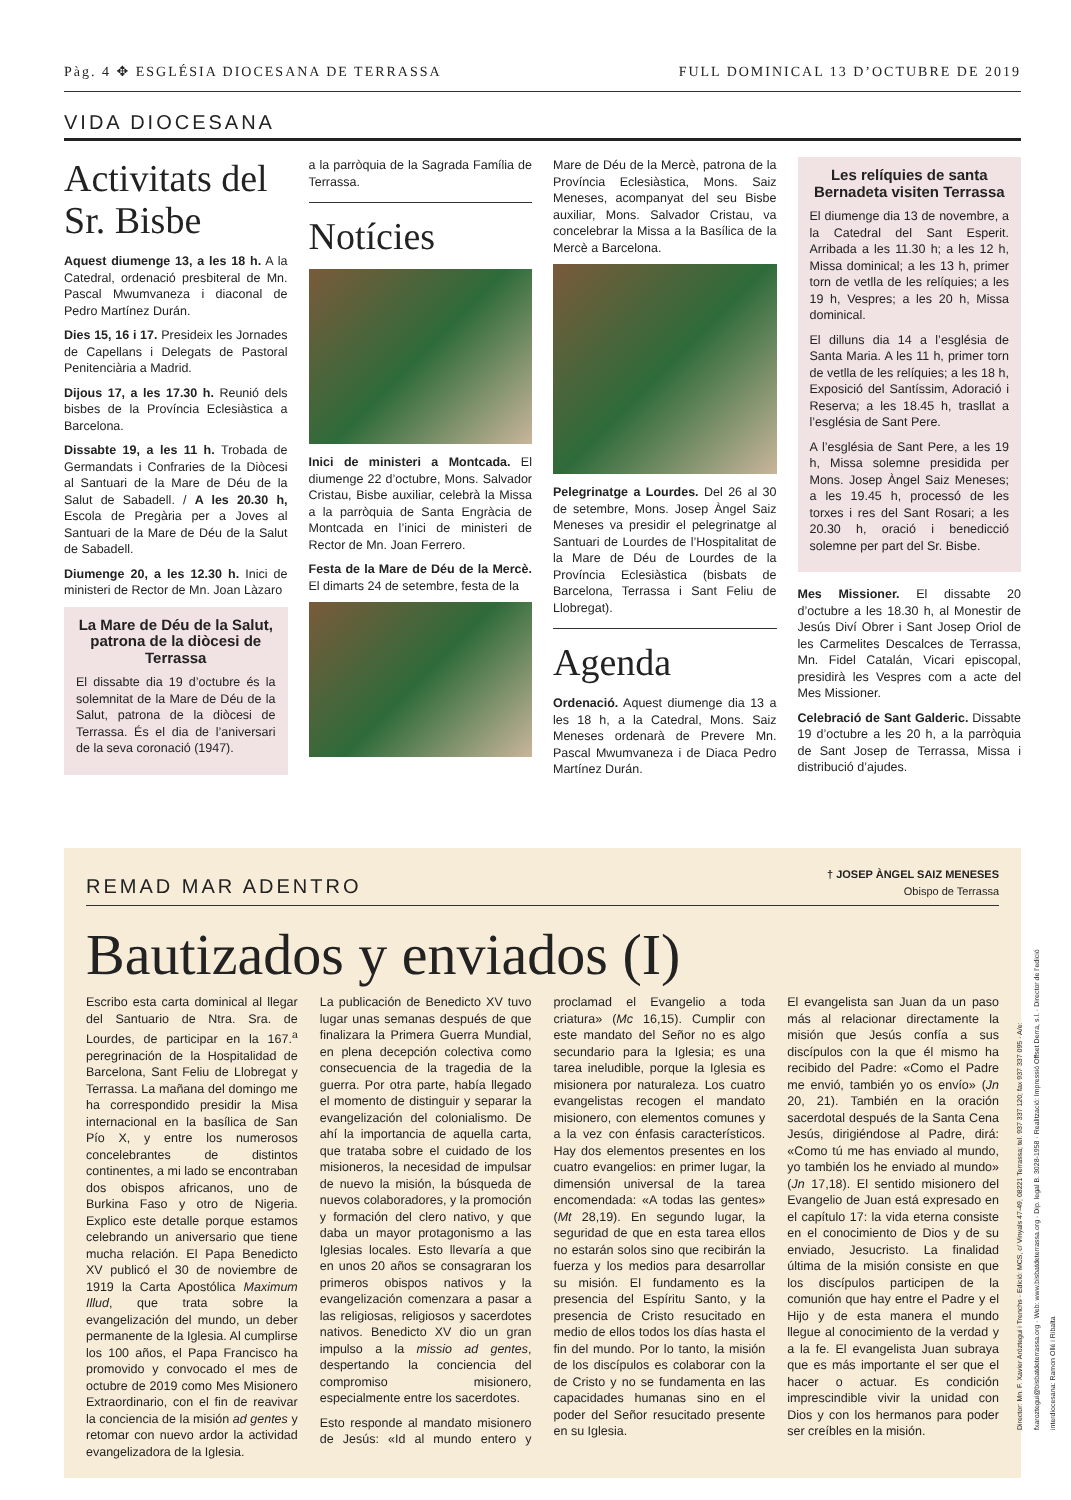Pàg. 4 ✥ ESGLÉSIA DIOCESANA DE TERRASSA FULL DOMINICAL 13 D’OCTUBRE DE 2019
VIDA DIOCESANA
Activitats del Sr. Bisbe
Aquest diumenge 13, a les 18 h. A la Catedral, ordenació presbiteral de Mn. Pascal Mwumvaneza i diaconal de Pedro Martínez Durán.
Dies 15, 16 i 17. Presideix les Jornades de Capellans i Delegats de Pastoral Penitenciària a Madrid.
Dijous 17, a les 17.30 h. Reunió dels bisbes de la Província Eclesiàstica a Barcelona.
Dissabte 19, a les 11 h. Trobada de Germandats i Confraries de la Diòcesi al Santuari de la Mare de Déu de la Salut de Sabadell. / A les 20.30 h, Escola de Pregària per a Joves al Santuari de la Mare de Déu de la Salut de Sabadell.
Diumenge 20, a les 12.30 h. Inici de ministeri de Rector de Mn. Joan Làzaro
La Mare de Déu de la Salut, patrona de la diòcesi de Terrassa
El dissabte dia 19 d’octubre és la solemnitat de la Mare de Déu de la Salut, patrona de la diòcesi de Terrassa. És el dia de l’aniversari de la seva coronació (1947).
a la parròquia de la Sagrada Família de Terrassa.
Notícies
Inici de ministeri a Montcada. El diumenge 22 d’octubre, Mons. Salvador Cristau, Bisbe auxiliar, celebrà la Missa a la parròquia de Santa Engràcia de Montcada en l’inici de ministeri de Rector de Mn. Joan Ferrero.
Festa de la Mare de Déu de la Mercè. El dimarts 24 de setembre, festa de la
Mare de Déu de la Mercè, patrona de la Província Eclesiàstica, Mons. Saiz Meneses, acompanyat del seu Bisbe auxiliar, Mons. Salvador Cristau, va concelebrar la Missa a la Basílica de la Mercè a Barcelona.
Pelegrinatge a Lourdes. Del 26 al 30 de setembre, Mons. Josep Àngel Saiz Meneses va presidir el pelegrinatge al Santuari de Lourdes de l’Hospitalitat de la Mare de Déu de Lourdes de la Província Eclesiàstica (bisbats de Barcelona, Terrassa i Sant Feliu de Llobregat).
Agenda
Ordenació. Aquest diumenge dia 13 a les 18 h, a la Catedral, Mons. Saiz Meneses ordenarà de Prevere Mn. Pascal Mwumvaneza i de Diaca Pedro Martínez Durán.
Les relíquies de santa Bernadeta visiten Terrassa
El diumenge dia 13 de novembre, a la Catedral del Sant Esperit. Arribada a les 11.30 h; a les 12 h, Missa dominical; a les 13 h, primer torn de vetlla de les relíquies; a les 19 h, Vespres; a les 20 h, Missa dominical.
El dilluns dia 14 a l’església de Santa Maria. A les 11 h, primer torn de vetlla de les relíquies; a les 18 h, Exposició del Santíssim, Adoració i Reserva; a les 18.45 h, trasllat a l’església de Sant Pere.
A l’església de Sant Pere, a les 19 h, Missa solemne presidida per Mons. Josep Àngel Saiz Meneses; a les 19.45 h, processó de les torxes i res del Sant Rosari; a les 20.30 h, oració i benedicció solemne per part del Sr. Bisbe.
Mes Missioner. El dissabte 20 d’octubre a les 18.30 h, al Monestir de Jesús Diví Obrer i Sant Josep Oriol de les Carmelites Descalces de Terrassa, Mn. Fidel Catalán, Vicari episcopal, presidirà les Vespres com a acte del Mes Missioner.
Celebració de Sant Galderic. Dissabte 19 d’octubre a les 20 h, a la parròquia de Sant Josep de Terrassa, Missa i distribució d’ajudes.
REMAD MAR ADENTRO † JOSEP ÀNGEL SAIZ MENESES
Obispo de Terrassa
Bautizados y enviados (I)
Escribo esta carta dominical al llegar del Santuario de Ntra. Sra. de Lourdes, de participar en la 167.<sup>a</sup> peregrinación de la Hospitalidad de Barcelona, Sant Feliu de Llobregat y Terrassa. La mañana del domingo me ha correspondido presidir la Misa internacional en la basílica de San Pío X, y entre los numerosos concelebrantes de distintos continentes, a mi lado se encontraban dos obispos africanos, uno de Burkina Faso y otro de Nigeria. Explico este detalle porque estamos celebrando un aniversario que tiene mucha relación. El Papa Benedicto XV publicó el 30 de noviembre de 1919 la Carta Apostólica Maximum Illud, que trata sobre la evangelización del mundo, un deber permanente de la Iglesia. Al cumplirse los 100 años, el Papa Francisco ha promovido y convocado el mes de octubre de 2019 como Mes Misionero Extraordinario, con el fin de reavivar la conciencia de la misión ad gentes y retomar con nuevo ardor la actividad evangelizadora de la Iglesia.
La publicación de Benedicto XV tuvo lugar unas semanas después de que finalizara la Primera Guerra Mundial, en plena decepción colectiva como consecuencia de la tragedia de la guerra. Por otra parte, había llegado el momento de distinguir y separar la evangelización del colonialismo. De ahí la importancia de aquella carta, que trataba sobre el cuidado de los misioneros, la necesidad de impulsar de nuevo la misión, la búsqueda de nuevos colaboradores, y la promoción y formación del clero nativo, y que daba un mayor protagonismo a las Iglesias locales. Esto llevaría a que en unos 20 años se consagraran los primeros obispos nativos y la evangelización comenzara a pasar a las religiosas, religiosos y sacerdotes nativos. Benedicto XV dio un gran impulso a la missio ad gentes, despertando la conciencia del compromiso misionero, especialmente entre los sacerdotes.
Esto responde al mandato misionero de Jesús: «Id al mundo entero y proclamad el Evangelio a toda criatura» (Mc 16,15). Cumplir con este mandato del Señor no es algo secundario para la Iglesia; es una tarea ineludible, porque la Iglesia es misionera por naturaleza. Los cuatro evangelistas recogen el mandato misionero, con elementos comunes y a la vez con énfasis característicos. Hay dos elementos presentes en los cuatro evangelios: en primer lugar, la dimensión universal de la tarea encomendada: «A todas las gentes» (Mt 28,19). En segundo lugar, la seguridad de que en esta tarea ellos no estarán solos sino que recibirán la fuerza y los medios para desarrollar su misión. El fundamento es la presencia del Espíritu Santo, y la presencia de Cristo resucitado en medio de ellos todos los días hasta el fin del mundo. Por lo tanto, la misión de los discípulos es colaborar con la de Cristo y no se fundamenta en las capacidades humanas sino en el poder del Señor resucitado presente en su Iglesia.
El evangelista san Juan da un paso más al relacionar directamente la misión que Jesús confía a sus discípulos con la que él mismo ha recibido del Padre: «Como el Padre me envió, también yo os envío» (Jn 20, 21). También en la oración sacerdotal después de la Santa Cena Jesús, dirigiéndose al Padre, dirá: «Como tú me has enviado al mundo, yo también los he enviado al mundo» (Jn 17,18). El sentido misionero del Evangelio de Juan está expresado en el capítulo 17: la vida eterna consiste en el conocimiento de Dios y de su enviado, Jesucristo. La finalidad última de la misión consiste en que los discípulos participen de la comunión que hay entre el Padre y el Hijo y de esta manera el mundo llegue al conocimiento de la verdad y a la fe. El evangelista Juan subraya que es más importante el ser que el hacer o actuar. Es condición imprescindible vivir la unidad con Dios y con los hermanos para poder ser creíbles en la misión.
Director: Mn. F. Xavier Aróztegui i Trenchs · Edició: MCS, c/ Vinyals 47-49, 08221 Terrassa; tel. 937 337 120; fax 937 337 095 · A/e: fxaroztegui@bisbatdeterrassa.org · Web: www.bisbatdeterrassa.org · Dip. legal B. 3028-1958 · Realització: Impressió Offset Derra, s.l. · Director de l’edició interdiocesana: Ramon Ollé i Ribalta